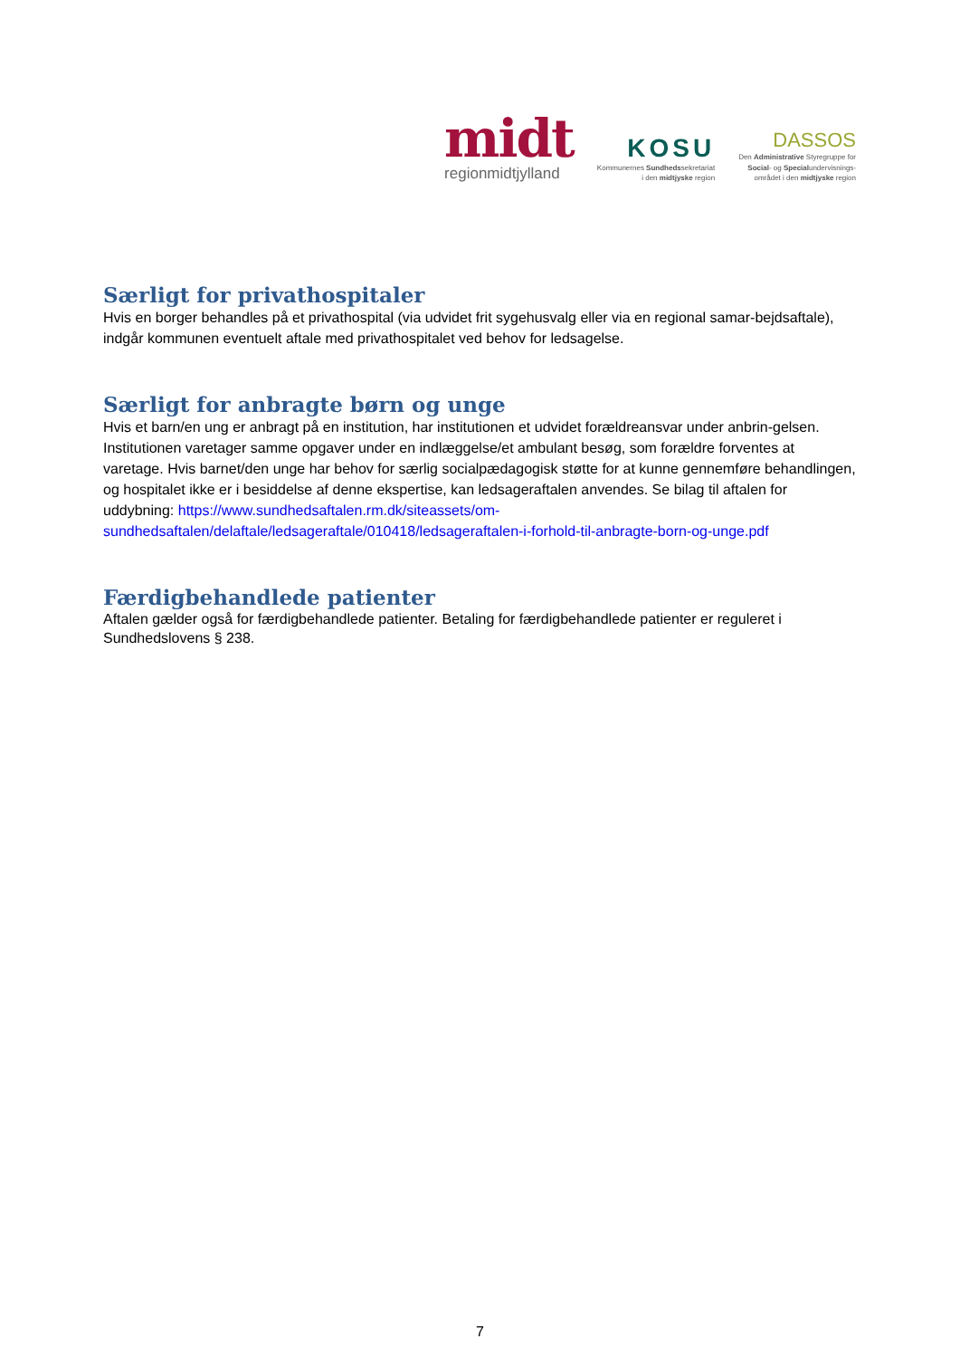midt
regionmidtjylland
KOSU
Kommunernes Sundhedssekretariat
i den midtjyske region
DASSOS
Den Administrative Styregruppe for
Social- og Specialundervisnings-
området i den midtjyske region
Særligt for privathospitaler
Hvis en borger behandles på et privathospital (via udvidet frit sygehusvalg eller via en regional samar-bejdsaftale), indgår kommunen eventuelt aftale med privathospitalet ved behov for ledsagelse.
Særligt for anbragte børn og unge
Hvis et barn/en ung er anbragt på en institution, har institutionen et udvidet forældreansvar under anbrin-gelsen. Institutionen varetager samme opgaver under en indlæggelse/et ambulant besøg, som forældre forventes at varetage. Hvis barnet/den unge har behov for særlig socialpædagogisk støtte for at kunne gennemføre behandlingen, og hospitalet ikke er i besiddelse af denne ekspertise, kan ledsageraftalen anvendes. Se bilag til aftalen for uddybning: https://www.sundhedsaftalen.rm.dk/siteassets/om-sundhedsaftalen/delaftale/ledsageraftale/010418/ledsageraftalen-i-forhold-til-anbragte-born-og-unge.pdf
Færdigbehandlede patienter
Aftalen gælder også for færdigbehandlede patienter. Betaling for færdigbehandlede patienter er reguleret i Sundhedslovens § 238.
7